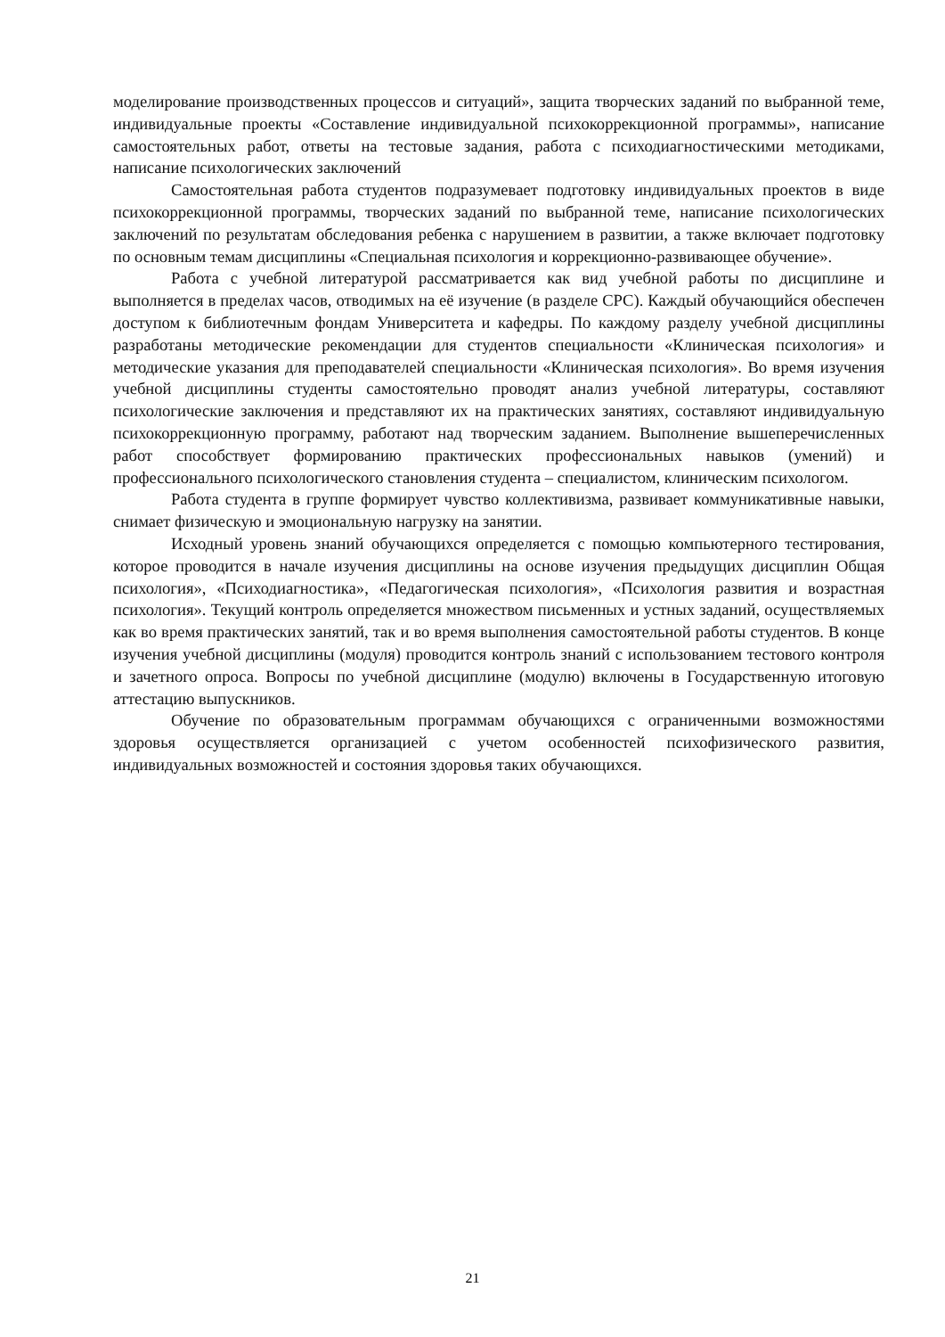моделирование производственных процессов и ситуаций», защита творческих заданий по выбранной теме, индивидуальные проекты «Составление индивидуальной психокоррекционной программы», написание самостоятельных работ, ответы на тестовые задания, работа с психодиагностическими методиками, написание психологических заключений
Самостоятельная работа студентов подразумевает подготовку индивидуальных проектов в виде психокоррекционной программы, творческих заданий по выбранной теме, написание психологических заключений по результатам обследования ребенка с нарушением в развитии, а также включает подготовку по основным темам дисциплины «Специальная психология и коррекционно-развивающее обучение».
Работа с учебной литературой рассматривается как вид учебной работы по дисциплине и выполняется в пределах часов, отводимых на её изучение (в разделе СРС). Каждый обучающийся обеспечен доступом к библиотечным фондам Университета и кафедры. По каждому разделу учебной дисциплины разработаны методические рекомендации для студентов специальности «Клиническая психология» и методические указания для преподавателей специальности «Клиническая психология». Во время изучения учебной дисциплины студенты самостоятельно проводят анализ учебной литературы, составляют психологические заключения и представляют их на практических занятиях, составляют индивидуальную психокоррекционную программу, работают над творческим заданием. Выполнение вышеперечисленных работ способствует формированию практических профессиональных навыков (умений) и профессионального психологического становления студента – специалистом, клиническим психологом.
Работа студента в группе формирует чувство коллективизма, развивает коммуникативные навыки, снимает физическую и эмоциональную нагрузку на занятии.
Исходный уровень знаний обучающихся определяется с помощью компьютерного тестирования, которое проводится в начале изучения дисциплины на основе изучения предыдущих дисциплин Общая психология», «Психодиагностика», «Педагогическая психология», «Психология развития и возрастная психология». Текущий контроль определяется множеством письменных и устных заданий, осуществляемых как во время практических занятий, так и во время выполнения самостоятельной работы студентов. В конце изучения учебной дисциплины (модуля) проводится контроль знаний с использованием тестового контроля и зачетного опроса. Вопросы по учебной дисциплине (модулю) включены в Государственную итоговую аттестацию выпускников.
Обучение по образовательным программам обучающихся с ограниченными возможностями здоровья осуществляется организацией с учетом особенностей психофизического развития, индивидуальных возможностей и состояния здоровья таких обучающихся.
21